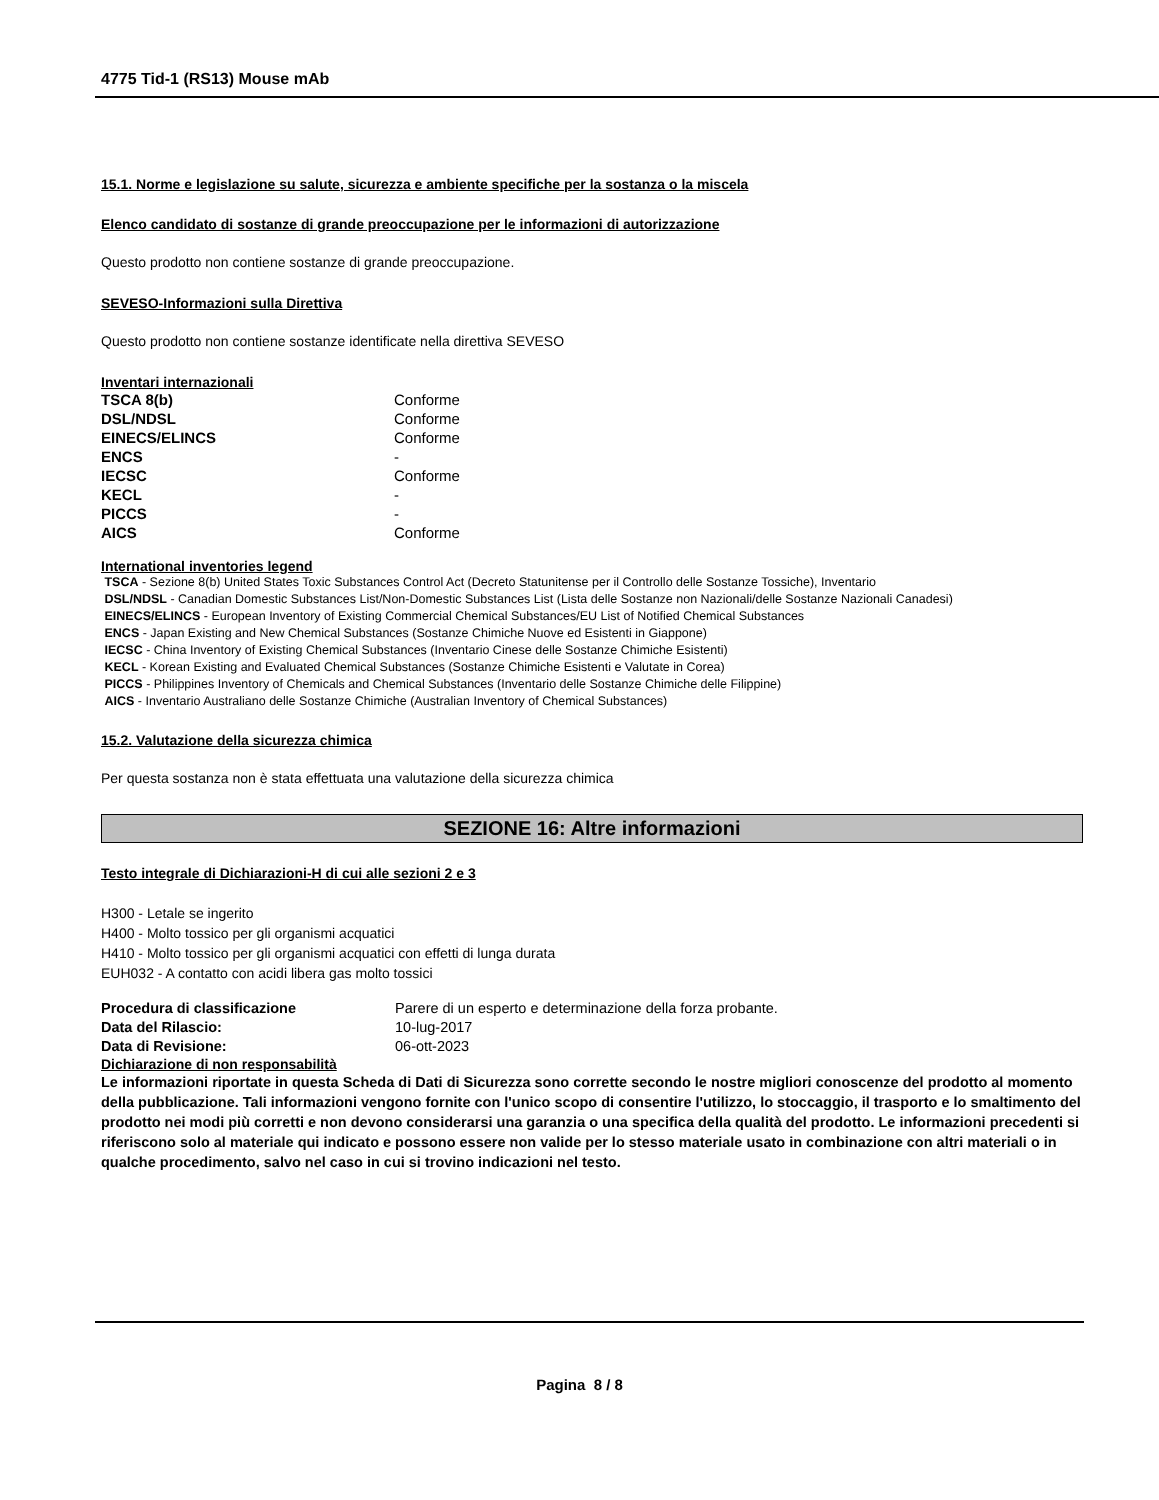4775 Tid-1 (RS13) Mouse mAb
15.1. Norme e legislazione su salute, sicurezza e ambiente specifiche per la sostanza o la miscela
Elenco candidato di sostanze di grande preoccupazione per le informazioni di autorizzazione
Questo prodotto non contiene sostanze di grande preoccupazione.
SEVESO-Informazioni sulla Direttiva
Questo prodotto non contiene sostanze identificate nella direttiva SEVESO
Inventari internazionali
| TSCA 8(b) | Conforme |
| DSL/NDSL | Conforme |
| EINECS/ELINCS | Conforme |
| ENCS | - |
| IECSC | Conforme |
| KECL | - |
| PICCS | - |
| AICS | Conforme |
International inventories legend
TSCA - Sezione 8(b) United States Toxic Substances Control Act (Decreto Statunitense per il Controllo delle Sostanze Tossiche), Inventario
DSL/NDSL - Canadian Domestic Substances List/Non-Domestic Substances List (Lista delle Sostanze non Nazionali/delle Sostanze Nazionali Canadesi)
EINECS/ELINCS - European Inventory of Existing Commercial Chemical Substances/EU List of Notified Chemical Substances
ENCS - Japan Existing and New Chemical Substances (Sostanze Chimiche Nuove ed Esistenti in Giappone)
IECSC - China Inventory of Existing Chemical Substances (Inventario Cinese delle Sostanze Chimiche Esistenti)
KECL - Korean Existing and Evaluated Chemical Substances (Sostanze Chimiche Esistenti e Valutate in Corea)
PICCS - Philippines Inventory of Chemicals and Chemical Substances (Inventario delle Sostanze Chimiche delle Filippine)
AICS - Inventario Australiano delle Sostanze Chimiche (Australian Inventory of Chemical Substances)
15.2. Valutazione della sicurezza chimica
Per questa sostanza non è stata effettuata una valutazione della sicurezza chimica
SEZIONE 16: Altre informazioni
Testo integrale di Dichiarazioni-H di cui alle sezioni 2 e 3
H300 - Letale se ingerito
H400 - Molto tossico per gli organismi acquatici
H410 - Molto tossico per gli organismi acquatici con effetti di lunga durata
EUH032 - A contatto con acidi libera gas molto tossici
| Procedura di classificazione | Parere di un esperto e determinazione della forza probante. |
| Data del Rilascio: | 10-lug-2017 |
| Data di Revisione: | 06-ott-2023 |
Dichiarazione di non responsabilità
Le informazioni riportate in questa Scheda di Dati di Sicurezza sono corrette secondo le nostre migliori conoscenze del prodotto al momento della pubblicazione. Tali informazioni vengono fornite con l'unico scopo di consentire l'utilizzo, lo stoccaggio, il trasporto e lo smaltimento del prodotto nei modi più corretti e non devono considerarsi una garanzia o una specifica della qualità del prodotto. Le informazioni precedenti si riferiscono solo al materiale qui indicato e possono essere non valide per lo stesso materiale usato in combinazione con altri materiali o in qualche procedimento, salvo nel caso in cui si trovino indicazioni nel testo.
Pagina 8 / 8